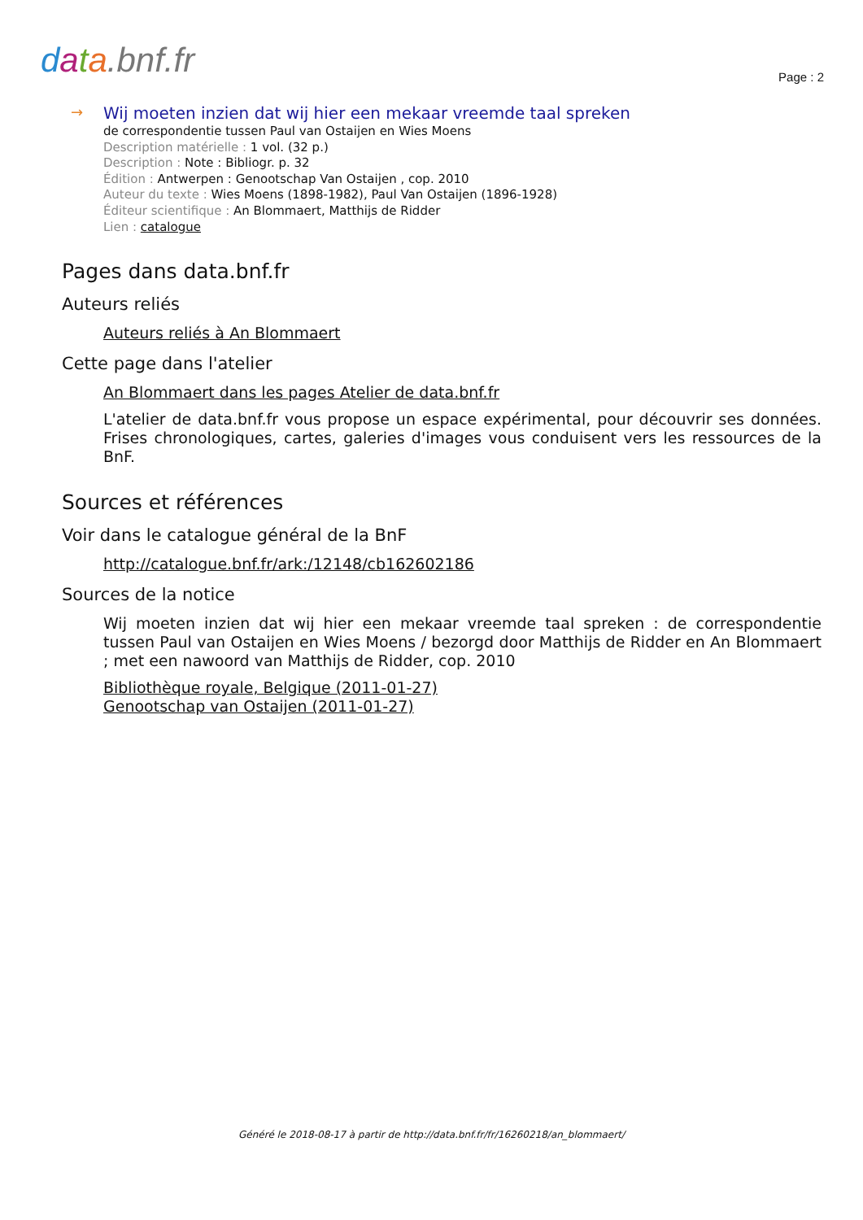data.bnf.fr Page : 2
→
Wij moeten inzien dat wij hier een mekaar vreemde taal spreken
de correspondentie tussen Paul van Ostaijen en Wies Moens
Description matérielle : 1 vol. (32 p.)
Description : Note : Bibliogr. p. 32
Édition : Antwerpen : Genootschap Van Ostaijen , cop. 2010
Auteur du texte : Wies Moens (1898-1982), Paul Van Ostaijen (1896-1928)
Éditeur scientifique : An Blommaert, Matthijs de Ridder
Lien : catalogue
Pages dans data.bnf.fr
Auteurs reliés
Auteurs reliés à An Blommaert
Cette page dans l'atelier
An Blommaert dans les pages Atelier de data.bnf.fr
L'atelier de data.bnf.fr vous propose un espace expérimental, pour découvrir ses données. Frises chronologiques, cartes, galeries d'images vous conduisent vers les ressources de la BnF.
Sources et références
Voir dans le catalogue général de la BnF
http://catalogue.bnf.fr/ark:/12148/cb162602186
Sources de la notice
Wij moeten inzien dat wij hier een mekaar vreemde taal spreken : de correspondentie tussen Paul van Ostaijen en Wies Moens / bezorgd door Matthijs de Ridder en An Blommaert ; met een nawoord van Matthijs de Ridder, cop. 2010
Bibliothèque royale, Belgique (2011-01-27)
Genootschap van Ostaijen (2011-01-27)
Généré le 2018-08-17 à partir de http://data.bnf.fr/fr/16260218/an_blommaert/